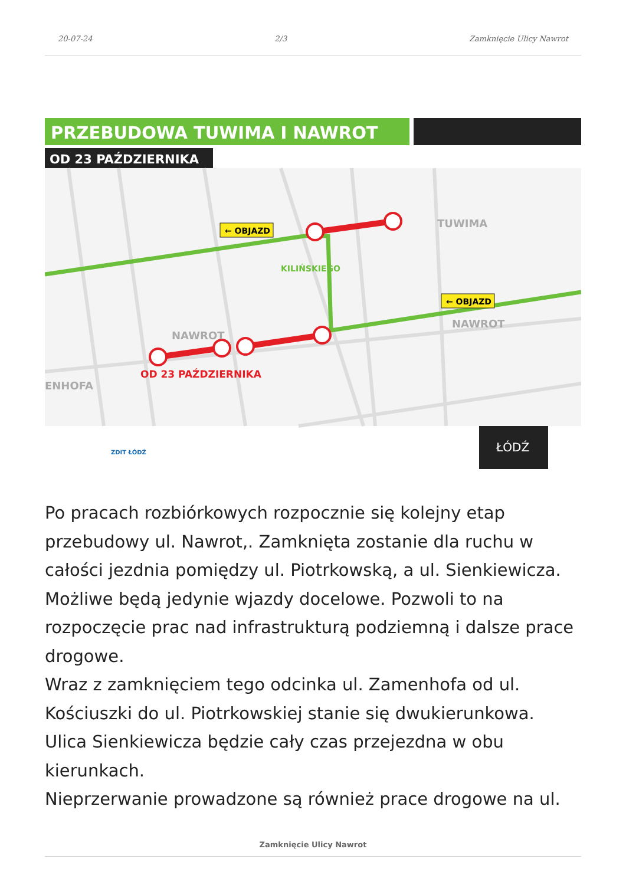20-07-24 2/3 Zamknięcie Ulicy Nawrot
PRZEBUDOWA TUWIMA I NAWROT
OD 23 PAŹDZIERNIKA
← OBJAZD
← OBJAZD
TUWIMA
NAWROT
NAWROT
ENHOFA
OD 23 PAŹDZIERNIKA
KILIŃSKIEGO
ZDIT ŁÓDŹ
ŁÓDŹ
Po pracach rozbiórkowych rozpocznie się kolejny etap przebudowy ul. Nawrot,. Zamknięta zostanie dla ruchu w całości jezdnia pomiędzy ul. Piotrkowską, a ul. Sienkiewicza. Możliwe będą jedynie wjazdy docelowe. Pozwoli to na rozpoczęcie prac nad infrastrukturą podziemną i dalsze prace drogowe.
Wraz z zamknięciem tego odcinka ul. Zamenhofa od ul. Kościuszki do ul. Piotrkowskiej stanie się dwukierunkowa.
Ulica Sienkiewicza będzie cały czas przejezdna w obu kierunkach.
Nieprzerwanie prowadzone są również prace drogowe na ul.
Zamknięcie Ulicy Nawrot